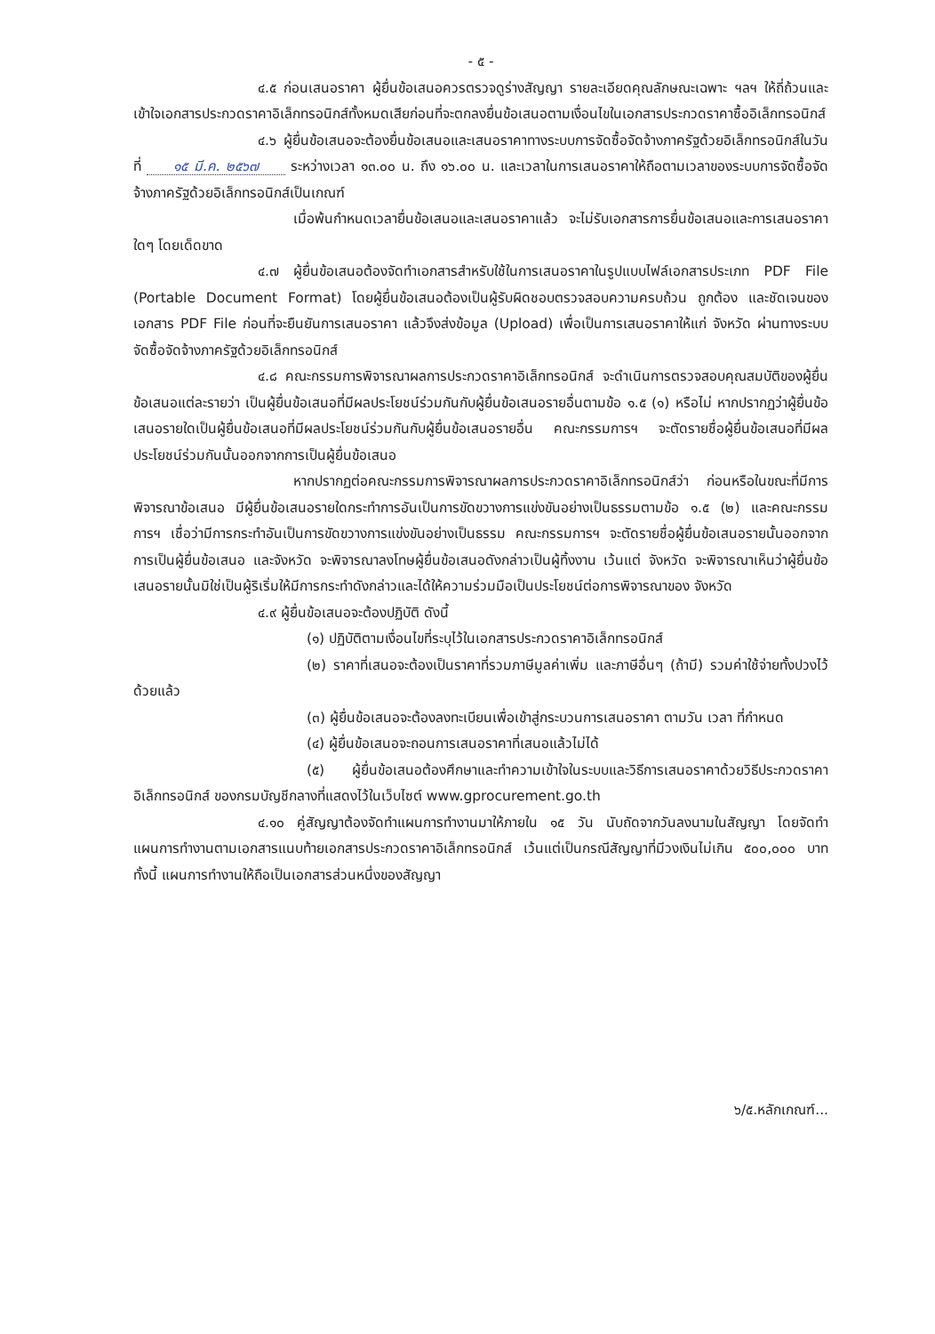- ๕ -
๔.๕ ก่อนเสนอราคา ผู้ยื่นข้อเสนอควรตรวจดูร่างสัญญา รายละเอียดคุณลักษณะเฉพาะ ฯลฯ ให้ถี่ถ้วนและเข้าใจเอกสารประกวดราคาอิเล็กทรอนิกส์ทั้งหมดเสียก่อนที่จะตกลงยื่นข้อเสนอตามเงื่อนไขในเอกสารประกวดราคาซื้ออิเล็กทรอนิกส์
๔.๖ ผู้ยื่นข้อเสนอจะต้องยื่นข้อเสนอและเสนอราคาทางระบบการจัดซื้อจัดจ้างภาครัฐด้วยอิเล็กทรอนิกส์ในวันที่ ๑๕ มี.ค. ๒๕๖๗ ระหว่างเวลา ๑๓.๐๐ น. ถึง ๑๖.๐๐ น. และเวลาในการเสนอราคาให้ถือตามเวลาของระบบการจัดซื้อจัดจ้างภาครัฐด้วยอิเล็กทรอนิกส์เป็นเกณฑ์
เมื่อพ้นกำหนดเวลายื่นข้อเสนอและเสนอราคาแล้ว จะไม่รับเอกสารการยื่นข้อเสนอและการเสนอราคาใดๆ โดยเด็ดขาด
๔.๗ ผู้ยื่นข้อเสนอต้องจัดทำเอกสารสำหรับใช้ในการเสนอราคาในรูปแบบไฟล์เอกสารประเภท PDF File (Portable Document Format) โดยผู้ยื่นข้อเสนอต้องเป็นผู้รับผิดชอบตรวจสอบความครบถ้วน ถูกต้อง และชัดเจนของเอกสาร PDF File ก่อนที่จะยืนยันการเสนอราคา แล้วจึงส่งข้อมูล (Upload) เพื่อเป็นการเสนอราคาให้แก่ จังหวัด ผ่านทางระบบจัดซื้อจัดจ้างภาครัฐด้วยอิเล็กทรอนิกส์
๔.๘ คณะกรรมการพิจารณาผลการประกวดราคาอิเล็กทรอนิกส์ จะดำเนินการตรวจสอบคุณสมบัติของผู้ยื่นข้อเสนอแต่ละรายว่า เป็นผู้ยื่นข้อเสนอที่มีผลประโยชน์ร่วมกันกับผู้ยื่นข้อเสนอรายอื่นตามข้อ ๑.๕ (๑) หรือไม่ หากปรากฏว่าผู้ยื่นข้อเสนอรายใดเป็นผู้ยื่นข้อเสนอที่มีผลประโยชน์ร่วมกันกับผู้ยื่นข้อเสนอรายอื่น คณะกรรมการฯ จะตัดรายชื่อผู้ยื่นข้อเสนอที่มีผลประโยชน์ร่วมกันนั้นออกจากการเป็นผู้ยื่นข้อเสนอ
หากปรากฏต่อคณะกรรมการพิจารณาผลการประกวดราคาอิเล็กทรอนิกส์ว่า ก่อนหรือในขณะที่มีการพิจารณาข้อเสนอ มีผู้ยื่นข้อเสนอรายใดกระทำการอันเป็นการขัดขวางการแข่งขันอย่างเป็นธรรมตามข้อ ๑.๕ (๒) และคณะกรรมการฯ เชื่อว่ามีการกระทำอันเป็นการขัดขวางการแข่งขันอย่างเป็นธรรม คณะกรรมการฯ จะตัดรายชื่อผู้ยื่นข้อเสนอรายนั้นออกจากการเป็นผู้ยื่นข้อเสนอ และจังหวัด จะพิจารณาลงโทษผู้ยื่นข้อเสนอดังกล่าวเป็นผู้ทิ้งงาน เว้นแต่ จังหวัด จะพิจารณาเห็นว่าผู้ยื่นข้อเสนอรายนั้นมิใช่เป็นผู้ริเริ่มให้มีการกระทำดังกล่าวและได้ให้ความร่วมมือเป็นประโยชน์ต่อการพิจารณาของ จังหวัด
๔.๙ ผู้ยื่นข้อเสนอจะต้องปฏิบัติ ดังนี้
(๑) ปฏิบัติตามเงื่อนไขที่ระบุไว้ในเอกสารประกวดราคาอิเล็กทรอนิกส์
(๒) ราคาที่เสนอจะต้องเป็นราคาที่รวมภาษีมูลค่าเพิ่ม และภาษีอื่นๆ (ถ้ามี) รวมค่าใช้จ่ายทั้งปวงไว้ด้วยแล้ว
(๓) ผู้ยื่นข้อเสนอจะต้องลงทะเบียนเพื่อเข้าสู่กระบวนการเสนอราคา ตามวัน เวลา ที่กำหนด
(๔) ผู้ยื่นข้อเสนอจะถอนการเสนอราคาที่เสนอแล้วไม่ได้
(๕) ผู้ยื่นข้อเสนอต้องศึกษาและทำความเข้าใจในระบบและวิธีการเสนอราคาด้วยวิธีประกวดราคาอิเล็กทรอนิกส์ ของกรมบัญชีกลางที่แสดงไว้ในเว็บไซต์ www.gprocurement.go.th
๔.๑๐ คู่สัญญาต้องจัดทำแผนการทำงานมาให้ภายใน ๑๕ วัน นับถัดจากวันลงนามในสัญญา โดยจัดทำแผนการทำงานตามเอกสารแนบท้ายเอกสารประกวดราคาอิเล็กทรอนิกส์ เว้นแต่เป็นกรณีสัญญาที่มีวงเงินไม่เกิน ๕๐๐,๐๐๐ บาท ทั้งนี้ แผนการทำงานให้ถือเป็นเอกสารส่วนหนึ่งของสัญญา
๖/๕.หลักเกณฑ์...